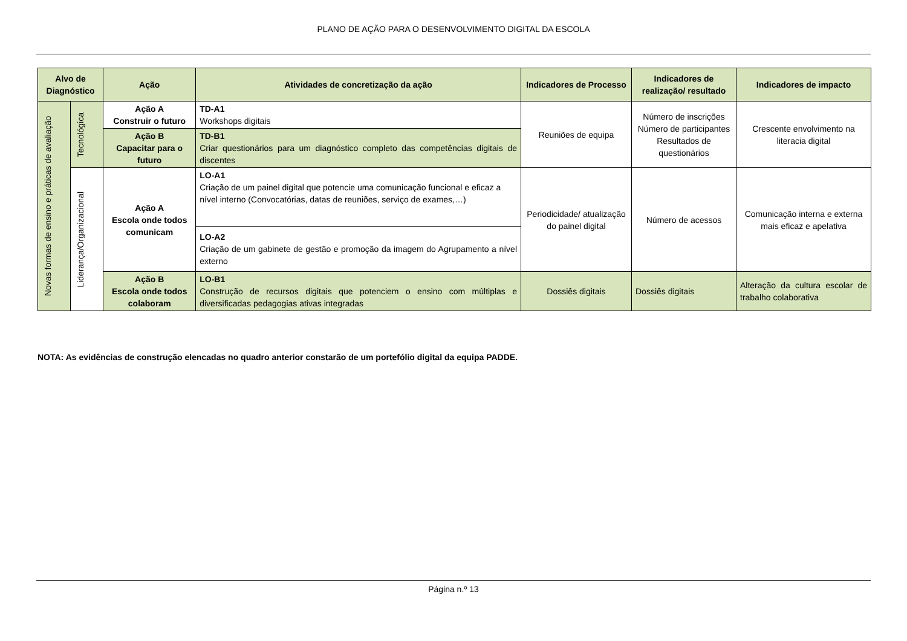PLANO DE AÇÃO PARA O DESENVOLVIMENTO DIGITAL DA ESCOLA
| Alvo de Diagnóstico | | Ação | Atividades de concretização da ação | Indicadores de Processo | Indicadores de realização/ resultado | Indicadores de impacto |
| --- | --- | --- | --- | --- | --- | --- |
| Novas formas de ensino e práticas de avaliação | Tecnológica | Ação A Construir o futuro | TD-A1 Workshops digitais | Reuniões de equipa | Número de inscrições Número de participantes Resultados de questionários | Crescente envolvimento na literacia digital |
| | | Ação B Capacitar para o futuro | TD-B1 Criar questionários para um diagnóstico completo das competências digitais de discentes | | | |
| | Liderança/Organizacional | Ação A Escola onde todos comunicam | LO-A1 Criação de um painel digital que potencie uma comunicação funcional e eficaz a nível interno (Convocatórias, datas de reuniões, serviço de exames,…) | Periodicidade/ atualização do painel digital | Número de acessos | Comunicação interna e externa mais eficaz e apelativa |
| | | | LO-A2 Criação de um gabinete de gestão e promoção da imagem do Agrupamento a nível externo | | | |
| | | Ação B Escola onde todos colaboram | LO-B1 Construção de recursos digitais que potenciem o ensino com múltiplas e diversificadas pedagogias ativas integradas | Dossiês digitais | Dossiês digitais | Alteração da cultura escolar de trabalho colaborativa |
NOTA: As evidências de construção elencadas no quadro anterior constarão de um portefólio digital da equipa PADDE.
Página n.º 13